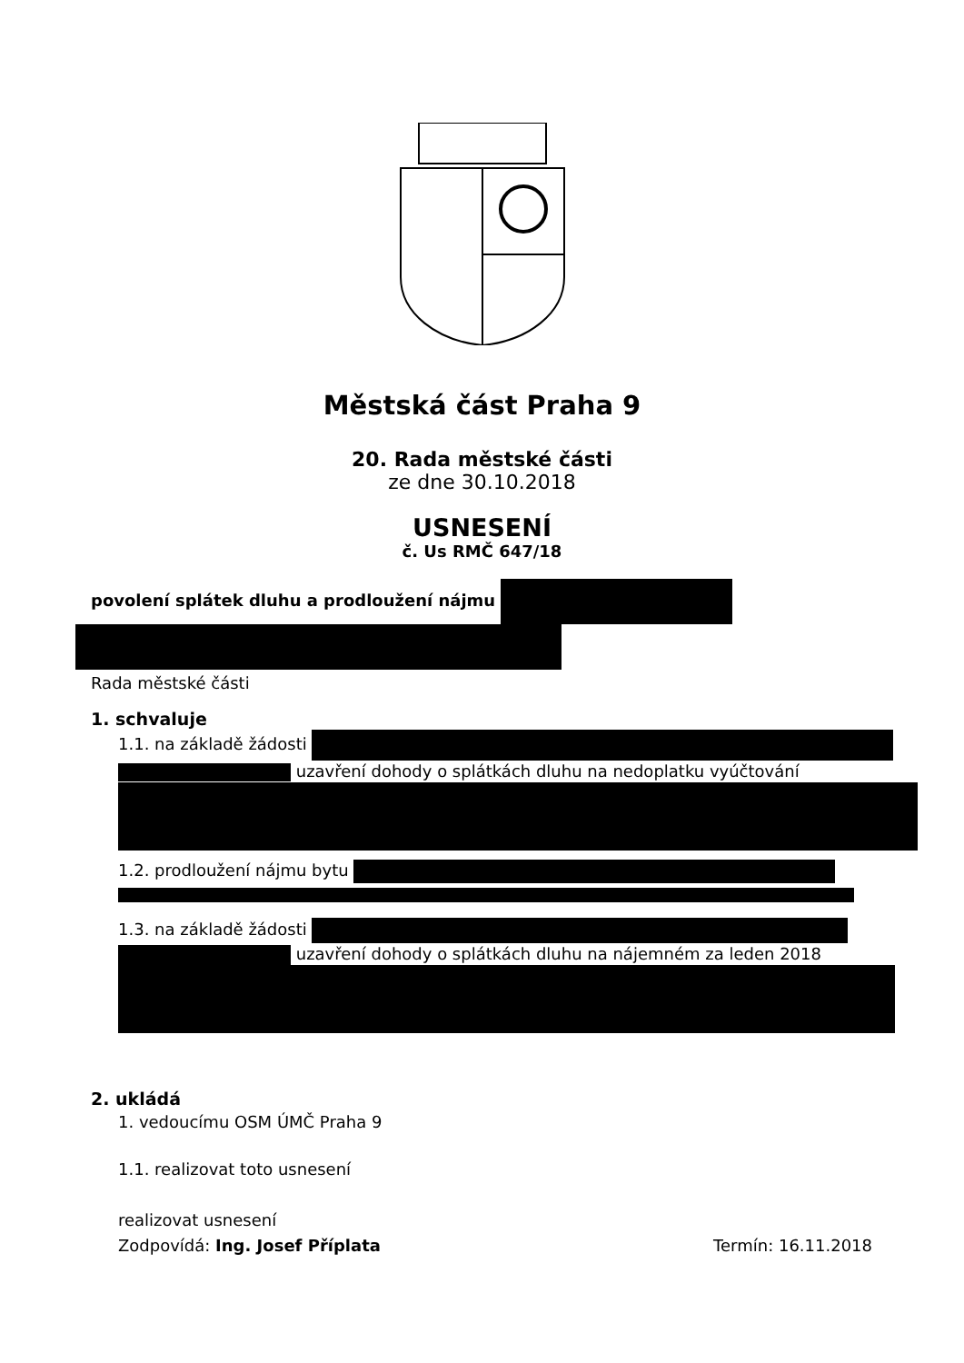Městská část Praha 9
20. Rada městské části
ze dne 30.10.2018
USNESENÍ
č. Us RMČ 647/18
povolení splátek dluhu a prodloužení nájmu
Rada městské části
1. schvaluje
1.1. na základě žádosti
uzavření dohody o splátkách dluhu na nedoplatku vyúčtování
1.2. prodloužení nájmu bytu
1.3. na základě žádosti
uzavření dohody o splátkách dluhu na nájemném za leden 2018
2. ukládá
1. vedoucímu OSM ÚMČ Praha 9
1.1. realizovat toto usnesení
realizovat usnesení
Zodpovídá: Ing. Josef Příplata Termín: 16.11.2018